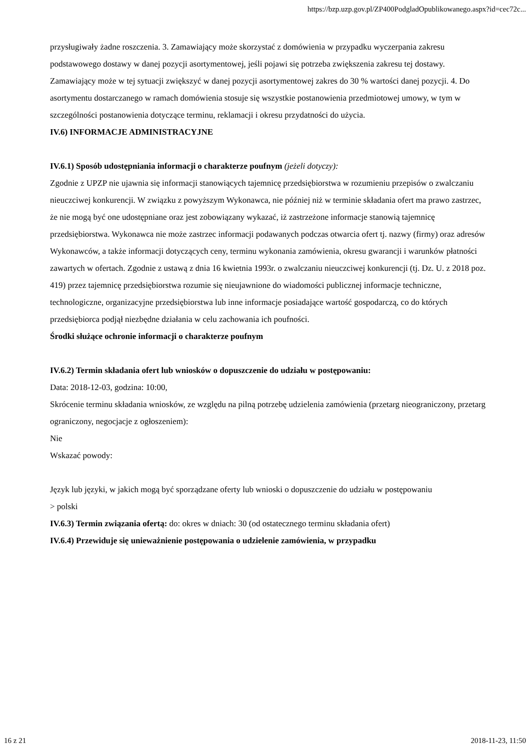https://bzp.uzp.gov.pl/ZP400PodgladOpublikowanego.aspx?id=cec72c...
przysługiwały żadne roszczenia. 3. Zamawiający może skorzystać z domówienia w przypadku wyczerpania zakresu podstawowego dostawy w danej pozycji asortymentowej, jeśli pojawi się potrzeba zwiększenia zakresu tej dostawy. Zamawiający może w tej sytuacji zwiększyć w danej pozycji asortymentowej zakres do 30 % wartości danej pozycji. 4. Do asortymentu dostarczanego w ramach domówienia stosuje się wszystkie postanowienia przedmiotowej umowy, w tym w szczególności postanowienia dotyczące terminu, reklamacji i okresu przydatności do użycia.
IV.6) INFORMACJE ADMINISTRACYJNE
IV.6.1) Sposób udostępniania informacji o charakterze poufnym (jeżeli dotyczy):
Zgodnie z UPZP nie ujawnia się informacji stanowiących tajemnicę przedsiębiorstwa w rozumieniu przepisów o zwalczaniu nieuczciwej konkurencji. W związku z powyższym Wykonawca, nie później niż w terminie składania ofert ma prawo zastrzec, że nie mogą być one udostępniane oraz jest zobowiązany wykazać, iż zastrzeżone informacje stanowią tajemnicę przedsiębiorstwa. Wykonawca nie może zastrzec informacji podawanych podczas otwarcia ofert tj. nazwy (firmy) oraz adresów Wykonawców, a także informacji dotyczących ceny, terminu wykonania zamówienia, okresu gwarancji i warunków płatności zawartych w ofertach. Zgodnie z ustawą z dnia 16 kwietnia 1993r. o zwalczaniu nieuczciwej konkurencji (tj. Dz. U. z 2018 poz. 419) przez tajemnicę przedsiębiorstwa rozumie się nieujawnione do wiadomości publicznej informacje techniczne, technologiczne, organizacyjne przedsiębiorstwa lub inne informacje posiadające wartość gospodarczą, co do których przedsiębiorca podjął niezbędne działania w celu zachowania ich poufności.
Środki służące ochronie informacji o charakterze poufnym
IV.6.2) Termin składania ofert lub wniosków o dopuszczenie do udziału w postępowaniu:
Data: 2018-12-03, godzina: 10:00,
Skrócenie terminu składania wniosków, ze względu na pilną potrzebę udzielenia zamówienia (przetarg nieograniczony, przetarg ograniczony, negocjacje z ogłoszeniem):
Nie
Wskazać powody:
Język lub języki, w jakich mogą być sporządzane oferty lub wnioski o dopuszczenie do udziału w postępowaniu
> polski
IV.6.3) Termin związania ofertą: do: okres w dniach: 30 (od ostatecznego terminu składania ofert)
IV.6.4) Przewiduje się unieważnienie postępowania o udzielenie zamówienia, w przypadku
16 z 21 2018-11-23, 11:50